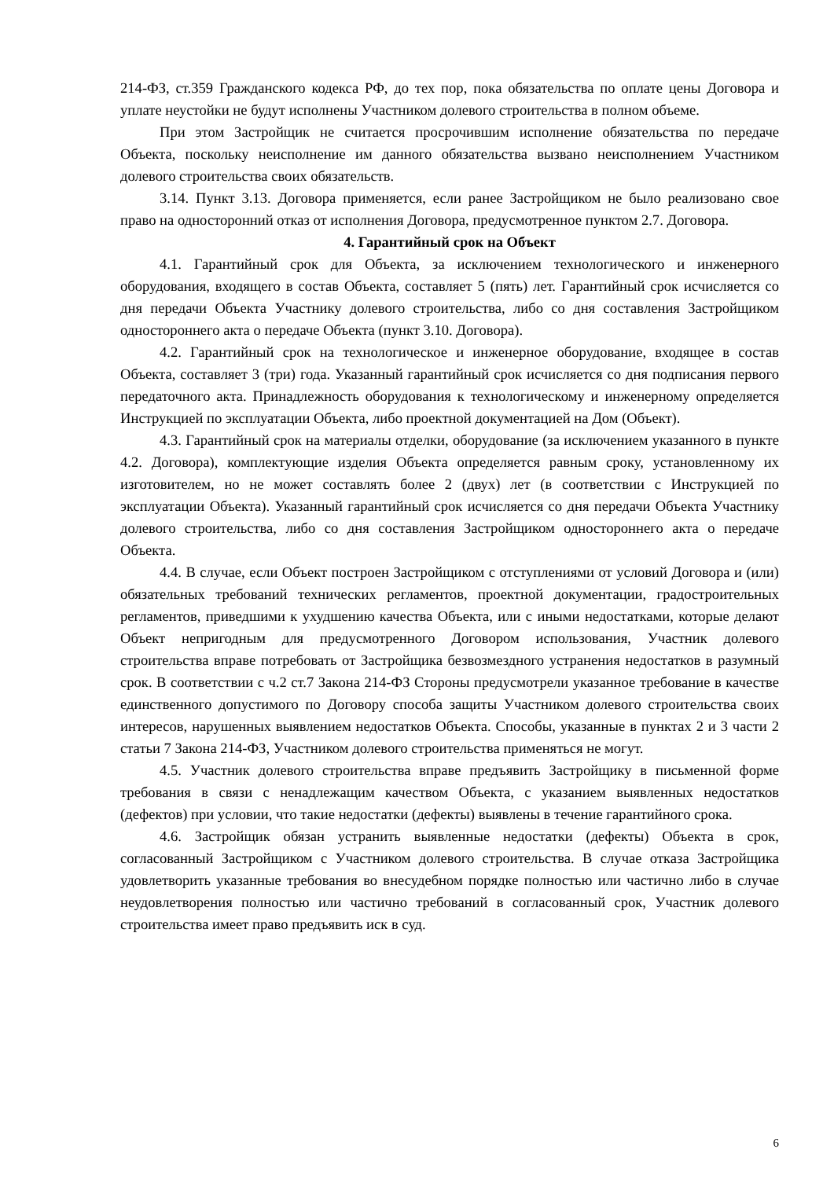214-ФЗ, ст.359 Гражданского кодекса РФ, до тех пор, пока обязательства по оплате цены Договора и уплате неустойки не будут исполнены Участником долевого строительства в полном объеме.
При этом Застройщик не считается просрочившим исполнение обязательства по передаче Объекта, поскольку неисполнение им данного обязательства вызвано неисполнением Участником долевого строительства своих обязательств.
3.14. Пункт 3.13. Договора применяется, если ранее Застройщиком не было реализовано свое право на односторонний отказ от исполнения Договора, предусмотренное пунктом 2.7. Договора.
4. Гарантийный срок на Объект
4.1. Гарантийный срок для Объекта, за исключением технологического и инженерного оборудования, входящего в состав Объекта, составляет 5 (пять) лет. Гарантийный срок исчисляется со дня передачи Объекта Участнику долевого строительства, либо со дня составления Застройщиком одностороннего акта о передаче Объекта (пункт 3.10. Договора).
4.2. Гарантийный срок на технологическое и инженерное оборудование, входящее в состав Объекта, составляет 3 (три) года. Указанный гарантийный срок исчисляется со дня подписания первого передаточного акта. Принадлежность оборудования к технологическому и инженерному определяется Инструкцией по эксплуатации Объекта, либо проектной документацией на Дом (Объект).
4.3. Гарантийный срок на материалы отделки, оборудование (за исключением указанного в пункте 4.2. Договора), комплектующие изделия Объекта определяется равным сроку, установленному их изготовителем, но не может составлять более 2 (двух) лет (в соответствии с Инструкцией по эксплуатации Объекта). Указанный гарантийный срок исчисляется со дня передачи Объекта Участнику долевого строительства, либо со дня составления Застройщиком одностороннего акта о передаче Объекта.
4.4. В случае, если Объект построен Застройщиком с отступлениями от условий Договора и (или) обязательных требований технических регламентов, проектной документации, градостроительных регламентов, приведшими к ухудшению качества Объекта, или с иными недостатками, которые делают Объект непригодным для предусмотренного Договором использования, Участник долевого строительства вправе потребовать от Застройщика безвозмездного устранения недостатков в разумный срок. В соответствии с ч.2 ст.7 Закона 214-ФЗ Стороны предусмотрели указанное требование в качестве единственного допустимого по Договору способа защиты Участником долевого строительства своих интересов, нарушенных выявлением недостатков Объекта. Способы, указанные в пунктах 2 и 3 части 2 статьи 7 Закона 214-ФЗ, Участником долевого строительства применяться не могут.
4.5. Участник долевого строительства вправе предъявить Застройщику в письменной форме требования в связи с ненадлежащим качеством Объекта, с указанием выявленных недостатков (дефектов) при условии, что такие недостатки (дефекты) выявлены в течение гарантийного срока.
4.6. Застройщик обязан устранить выявленные недостатки (дефекты) Объекта в срок, согласованный Застройщиком с Участником долевого строительства. В случае отказа Застройщика удовлетворить указанные требования во внесудебном порядке полностью или частично либо в случае неудовлетворения полностью или частично требований в согласованный срок, Участник долевого строительства имеет право предъявить иск в суд.
6